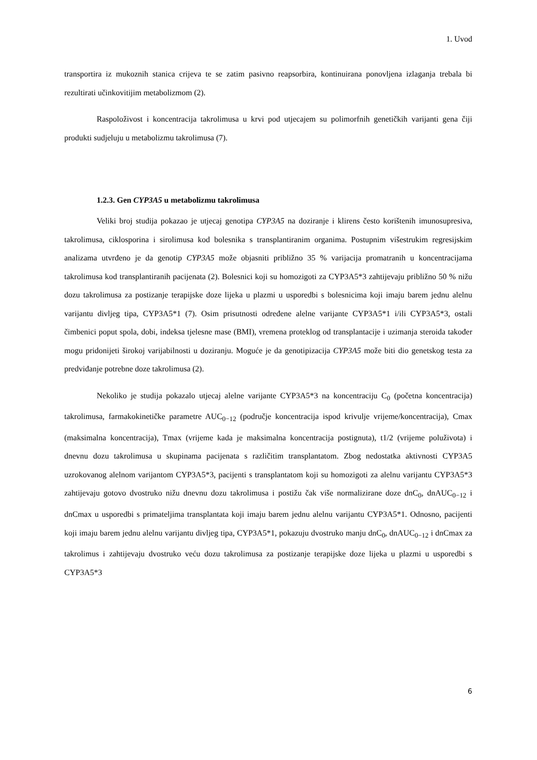1. Uvod
transportira iz mukoznih stanica crijeva te se zatim pasivno reapsorbira, kontinuirana ponovljena izlaganja trebala bi rezultirati učinkovitijim metabolizmom (2).
Raspoloživost i koncentracija takrolimusa u krvi pod utjecajem su polimorfnih genetičkih varijanti gena čiji produkti sudjeluju u metabolizmu takrolimusa (7).
1.2.3. Gen CYP3A5 u metabolizmu takrolimusa
Veliki broj studija pokazao je utjecaj genotipa CYP3A5 na doziranje i klirens često korištenih imunosupresiva, takrolimusa, ciklosporina i sirolimusa kod bolesnika s transplantiranim organima. Postupnim višestrukim regresijskim analizama utvrđeno je da genotip CYP3A5 može objasniti približno 35 % varijacija promatranih u koncentracijama takrolimusa kod transplantiranih pacijenata (2). Bolesnici koji su homozigoti za CYP3A5*3 zahtijevaju približno 50 % nižu dozu takrolimusa za postizanje terapijske doze lijeka u plazmi u usporedbi s bolesnicima koji imaju barem jednu alelnu varijantu divljeg tipa, CYP3A5*1 (7). Osim prisutnosti određene alelne varijante CYP3A5*1 i/ili CYP3A5*3, ostali čimbenici poput spola, dobi, indeksa tjelesne mase (BMI), vremena proteklog od transplantacije i uzimanja steroida također mogu pridonijeti širokoj varijabilnosti u doziranju. Moguće je da genotipizacija CYP3A5 može biti dio genetskog testa za predviđanje potrebne doze takrolimusa (2).
Nekoliko je studija pokazalo utjecaj alelne varijante CYP3A5*3 na koncentraciju C<sub>0</sub> (početna koncentracija) takrolimusa, farmakokinetičke parametre AUC<sub>0−12</sub> (područje koncentracija ispod krivulje vrijeme/koncentracija), Cmax (maksimalna koncentracija), Tmax (vrijeme kada je maksimalna koncentracija postignuta), t1/2 (vrijeme poluživota) i dnevnu dozu takrolimusa u skupinama pacijenata s različitim transplantatom. Zbog nedostatka aktivnosti CYP3A5 uzrokovanog alelnom varijantom CYP3A5*3, pacijenti s transplantatom koji su homozigoti za alelnu varijantu CYP3A5*3 zahtijevaju gotovo dvostruko nižu dnevnu dozu takrolimusa i postižu čak više normalizirane doze dnC<sub>0</sub>, dnAUC<sub>0−12</sub> i dnCmax u usporedbi s primateljima transplantata koji imaju barem jednu alelnu varijantu CYP3A5*1. Odnosno, pacijenti koji imaju barem jednu alelnu varijantu divljeg tipa, CYP3A5*1, pokazuju dvostruko manju dnC<sub>0</sub>, dnAUC<sub>0−12</sub> i dnCmax za takrolimus i zahtijevaju dvostruko veću dozu takrolimusa za postizanje terapijske doze lijeka u plazmi u usporedbi s CYP3A5*3
6